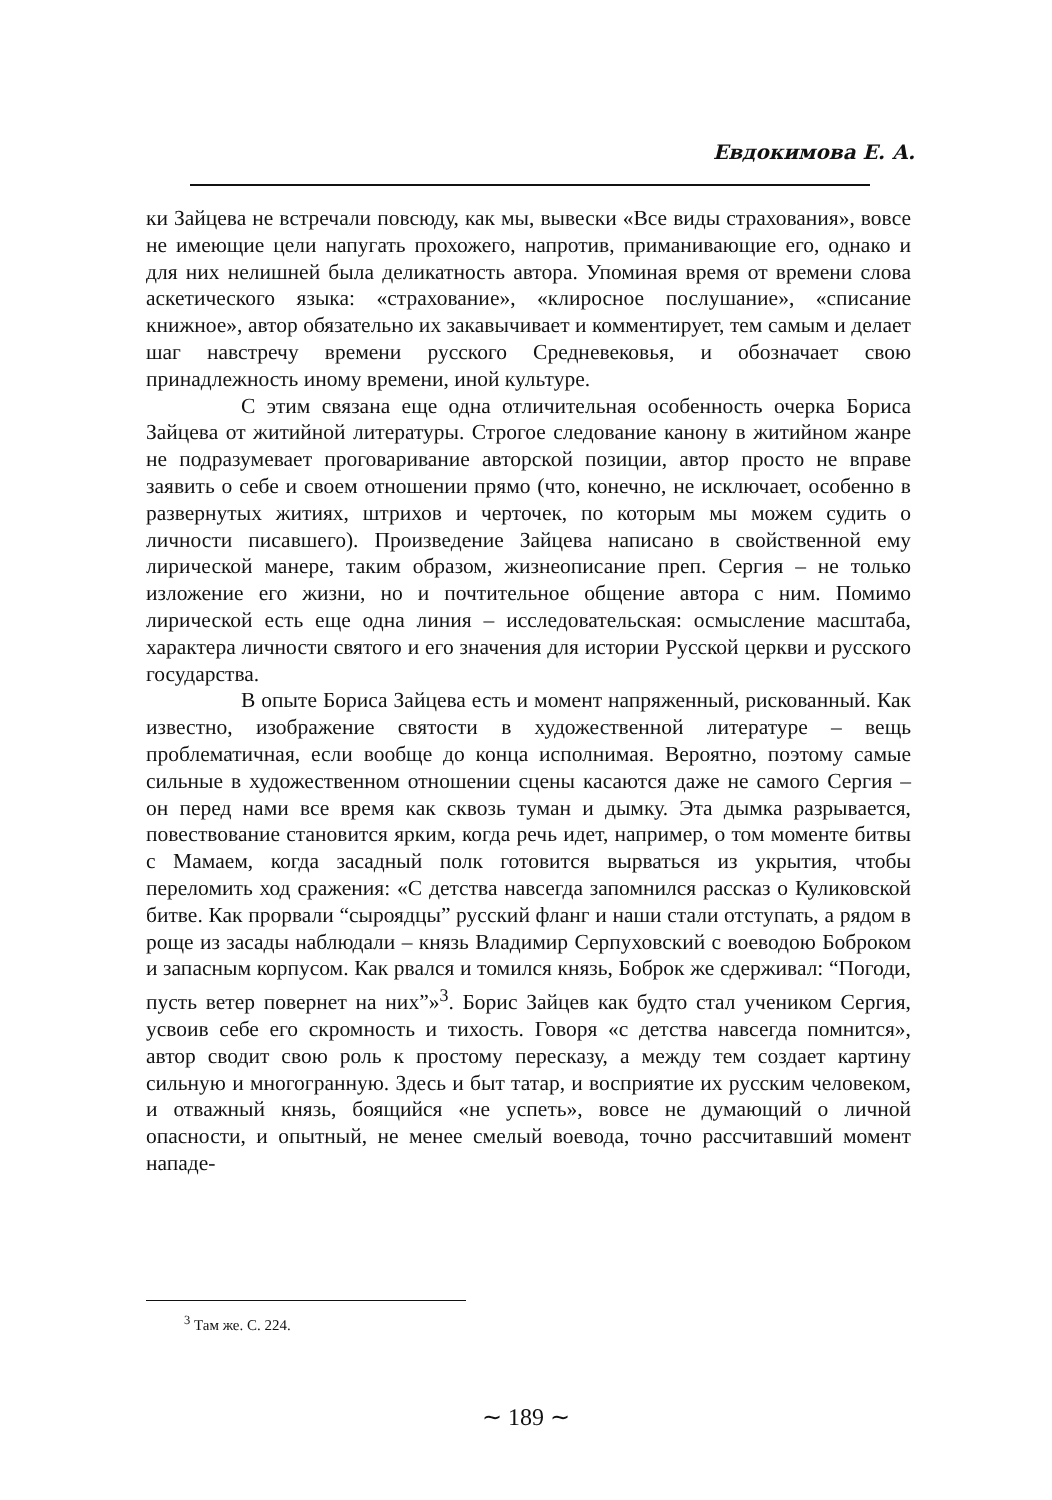Евдокимова Е. А.
ки Зайцева не встречали повсюду, как мы, вывески «Все виды страхования», вовсе не имеющие цели напугать прохожего, напротив, приманивающие его, однако и для них нелишней была деликатность автора. Упоминая время от времени слова аскетического языка: «страхование», «клиросное послушание», «списание книжное», автор обязательно их закавычивает и комментирует, тем самым и делает шаг навстречу времени русского Средневековья, и обозначает свою принадлежность иному времени, иной культуре.
С этим связана еще одна отличительная особенность очерка Бориса Зайцева от житийной литературы. Строгое следование канону в житийном жанре не подразумевает проговаривание авторской позиции, автор просто не вправе заявить о себе и своем отношении прямо (что, конечно, не исключает, особенно в развернутых житиях, штрихов и черточек, по которым мы можем судить о личности писавшего). Произведение Зайцева написано в свойственной ему лирической манере, таким образом, жизнеописание преп. Сергия – не только изложение его жизни, но и почтительное общение автора с ним. Помимо лирической есть еще одна линия – исследовательская: осмысление масштаба, характера личности святого и его значения для истории Русской церкви и русского государства.
В опыте Бориса Зайцева есть и момент напряженный, рискованный. Как известно, изображение святости в художественной литературе – вещь проблематичная, если вообще до конца исполнимая. Вероятно, поэтому самые сильные в художественном отношении сцены касаются даже не самого Сергия – он перед нами все время как сквозь туман и дымку. Эта дымка разрывается, повествование становится ярким, когда речь идет, например, о том моменте битвы с Мамаем, когда засадный полк готовится вырваться из укрытия, чтобы переломить ход сражения: «С детства навсегда запомнился рассказ о Куликовской битве. Как прорвали “сыроядцы” русский фланг и наши стали отступать, а рядом в роще из засады наблюдали – князь Владимир Серпуховский с воеводою Боброком и запасным корпусом. Как рвался и томился князь, Боброк же сдерживал: “Погоди, пусть ветер повернет на них”»<sup>3</sup>. Борис Зайцев как будто стал учеником Сергия, усвоив себе его скромность и тихость. Говоря «с детства навсегда помнится», автор сводит свою роль к простому пересказу, а между тем создает картину сильную и многогранную. Здесь и быт татар, и восприятие их русским человеком, и отважный князь, боящийся «не успеть», вовсе не думающий о личной опасности, и опытный, не менее смелый воевода, точно рассчитавший момент нападе-
<sup>3</sup> Там же. С. 224.
∼ 189 ∼